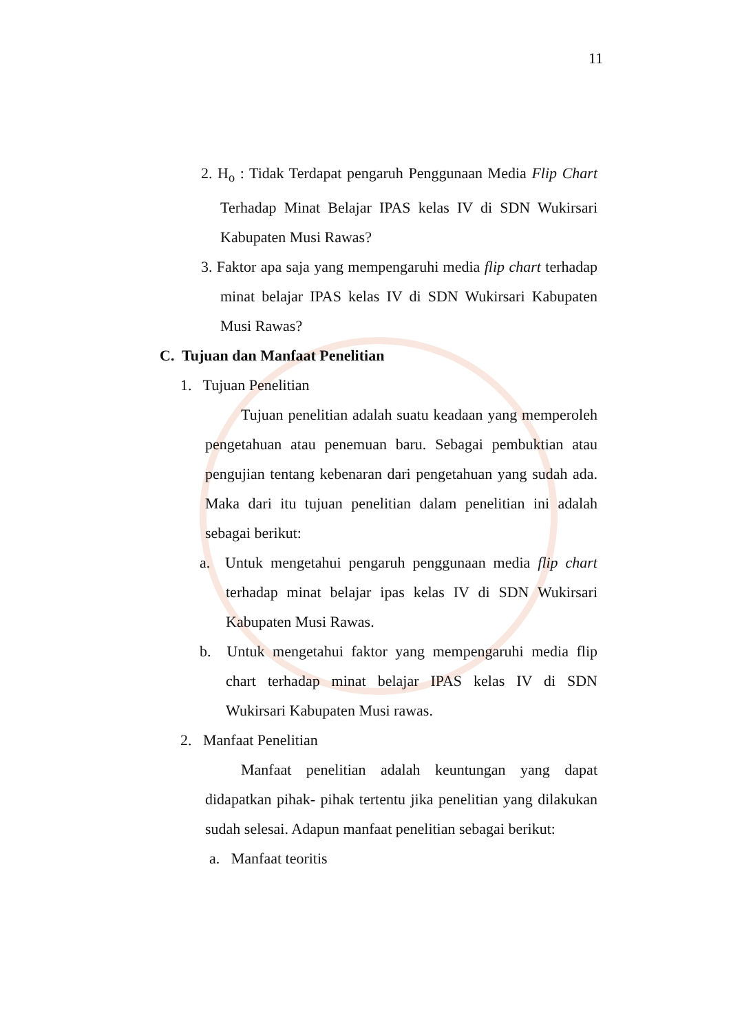11
2. H<sub>o</sub> : Tidak Terdapat pengaruh Penggunaan Media Flip Chart Terhadap Minat Belajar IPAS kelas IV di SDN Wukirsari Kabupaten Musi Rawas?
3. Faktor apa saja yang mempengaruhi media flip chart terhadap minat belajar IPAS kelas IV di SDN Wukirsari Kabupaten Musi Rawas?
C. Tujuan dan Manfaat Penelitian
1. Tujuan Penelitian
Tujuan penelitian adalah suatu keadaan yang memperoleh pengetahuan atau penemuan baru. Sebagai pembuktian atau pengujian tentang kebenaran dari pengetahuan yang sudah ada. Maka dari itu tujuan penelitian dalam penelitian ini adalah sebagai berikut:
a. Untuk mengetahui pengaruh penggunaan media flip chart terhadap minat belajar ipas kelas IV di SDN Wukirsari Kabupaten Musi Rawas.
b. Untuk mengetahui faktor yang mempengaruhi media flip chart terhadap minat belajar IPAS kelas IV di SDN Wukirsari Kabupaten Musi rawas.
2. Manfaat Penelitian
Manfaat penelitian adalah keuntungan yang dapat didapatkan pihak- pihak tertentu jika penelitian yang dilakukan sudah selesai. Adapun manfaat penelitian sebagai berikut:
a. Manfaat teoritis